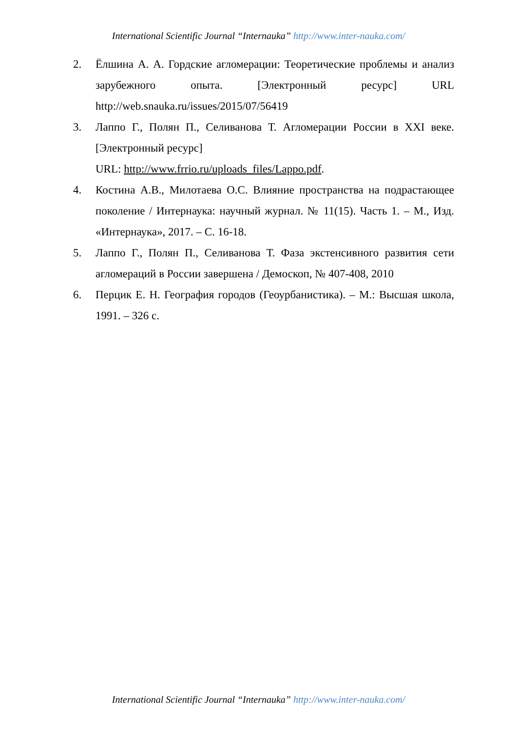International Scientific Journal “Internauka” http://www.inter-nauka.com/
2. Ёлшина А. А. Гордские агломерации: Теоретические проблемы и анализ зарубежного опыта. [Электронный ресурс] URL http://web.snauka.ru/issues/2015/07/56419
3. Лаппо Г., Полян П., Селиванова Т. Агломерации России в XXI веке. [Электронный ресурс]
URL: http://www.frrio.ru/uploads_files/Lappo.pdf.
4. Костина А.В., Милотаева О.С. Влияние пространства на подрастающее поколение / Интернаука: научный журнал. № 11(15). Часть 1. – М., Изд. «Интернаука», 2017. – С. 16-18.
5. Лаппо Г., Полян П., Селиванова Т. Фаза экстенсивного развития сети агломераций в России завершена / Демоскоп, № 407-408, 2010
6. Перцик Е. Н. География городов (Геоурбанистика). – М.: Высшая школа, 1991. – 326 с.
International Scientific Journal “Internauka” http://www.inter-nauka.com/